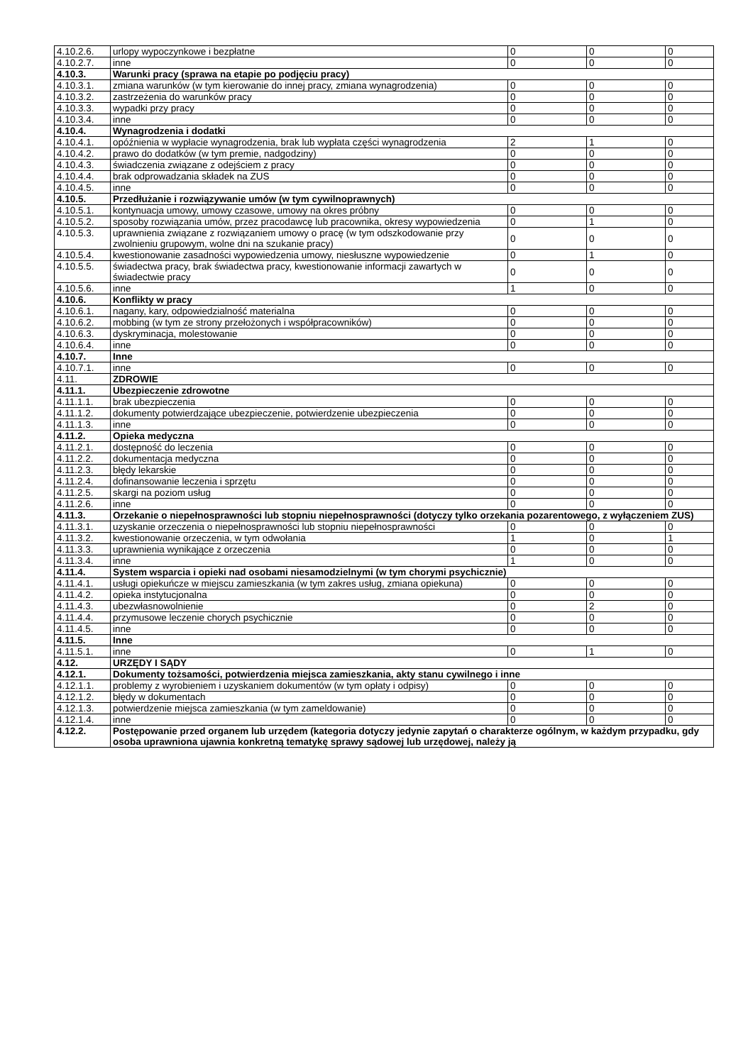| 4.10.2.6. | urlopy wypoczynkowe i bezpłatne | 0 | 0 | 0 |
| 4.10.2.7. | inne | 0 | 0 | 0 |
| 4.10.3. | Warunki pracy (sprawa na etapie po podjęciu pracy) | | | |
| 4.10.3.1. | zmiana warunków (w tym kierowanie do innej pracy, zmiana wynagrodzenia) | 0 | 0 | 0 |
| 4.10.3.2. | zastrzeżenia do warunków pracy | 0 | 0 | 0 |
| 4.10.3.3. | wypadki przy pracy | 0 | 0 | 0 |
| 4.10.3.4. | inne | 0 | 0 | 0 |
| 4.10.4. | Wynagrodzenia i dodatki | | | |
| 4.10.4.1. | opóźnienia w wypłacie wynagrodzenia, brak lub wypłata części wynagrodzenia | 2 | 1 | 0 |
| 4.10.4.2. | prawo do dodatków (w tym premie, nadgodziny) | 0 | 0 | 0 |
| 4.10.4.3. | świadczenia związane z odejściem z pracy | 0 | 0 | 0 |
| 4.10.4.4. | brak odprowadzania składek na ZUS | 0 | 0 | 0 |
| 4.10.4.5. | inne | 0 | 0 | 0 |
| 4.10.5. | Przedłużanie i rozwiązywanie umów (w tym cywilnoprawnych) | | | |
| 4.10.5.1. | kontynuacja umowy, umowy czasowe, umowy na okres próbny | 0 | 0 | 0 |
| 4.10.5.2. | sposoby rozwiązania umów, przez pracodawcę lub pracownika, okresy wypowiedzenia | 0 | 1 | 0 |
| 4.10.5.3. | uprawnienia związane z rozwiązaniem umowy o pracę (w tym odszkodowanie przy zwolnieniu grupowym, wolne dni na szukanie pracy) | 0 | 0 | 0 |
| 4.10.5.4. | kwestionowanie zasadności wypowiedzenia umowy, niesłuszne wypowiedzenie | 0 | 1 | 0 |
| 4.10.5.5. | świadectwa pracy, brak świadectwa pracy, kwestionowanie informacji zawartych w świadectwie pracy | 0 | 0 | 0 |
| 4.10.5.6. | inne | 1 | 0 | 0 |
| 4.10.6. | Konflikty w pracy | | | |
| 4.10.6.1. | nagany, kary, odpowiedzialność materialna | 0 | 0 | 0 |
| 4.10.6.2. | mobbing (w tym ze strony przełożonych i współpracowników) | 0 | 0 | 0 |
| 4.10.6.3. | dyskryminacja, molestowanie | 0 | 0 | 0 |
| 4.10.6.4. | inne | 0 | 0 | 0 |
| 4.10.7. | Inne | | | |
| 4.10.7.1. | inne | 0 | 0 | 0 |
| 4.11. | ZDROWIE | | | |
| 4.11.1. | Ubezpieczenie zdrowotne | | | |
| 4.11.1.1. | brak ubezpieczenia | 0 | 0 | 0 |
| 4.11.1.2. | dokumenty potwierdzające ubezpieczenie, potwierdzenie ubezpieczenia | 0 | 0 | 0 |
| 4.11.1.3. | inne | 0 | 0 | 0 |
| 4.11.2. | Opieka medyczna | | | |
| 4.11.2.1. | dostępność do leczenia | 0 | 0 | 0 |
| 4.11.2.2. | dokumentacja medyczna | 0 | 0 | 0 |
| 4.11.2.3. | błędy lekarskie | 0 | 0 | 0 |
| 4.11.2.4. | dofinansowanie leczenia i sprzętu | 0 | 0 | 0 |
| 4.11.2.5. | skargi na poziom usług | 0 | 0 | 0 |
| 4.11.2.6. | inne | 0 | 0 | 0 |
| 4.11.3. | Orzekanie o niepełnosprawności lub stopniu niepełnosprawności (dotyczy tylko orzekania pozarentowego, z wyłączeniem ZUS) | | | |
| 4.11.3.1. | uzyskanie orzeczenia o niepełnosprawności lub stopniu niepełnosprawności | 0 | 0 | 0 |
| 4.11.3.2. | kwestionowanie orzeczenia, w tym odwołania | 1 | 0 | 1 |
| 4.11.3.3. | uprawnienia wynikające z orzeczenia | 0 | 0 | 0 |
| 4.11.3.4. | inne | 1 | 0 | 0 |
| 4.11.4. | System wsparcia i opieki nad osobami niesamodzielnymi (w tym chorymi psychicznie) | | | |
| 4.11.4.1. | usługi opiekuńcze w miejscu zamieszkania (w tym zakres usług, zmiana opiekuna) | 0 | 0 | 0 |
| 4.11.4.2. | opieka instytucjonalna | 0 | 0 | 0 |
| 4.11.4.3. | ubezwłasnowolnienie | 0 | 2 | 0 |
| 4.11.4.4. | przymusowe leczenie chorych psychicznie | 0 | 0 | 0 |
| 4.11.4.5. | inne | 0 | 0 | 0 |
| 4.11.5. | Inne | | | |
| 4.11.5.1. | inne | 0 | 1 | 0 |
| 4.12. | URZĘDY I SĄDY | | | |
| 4.12.1. | Dokumenty tożsamości, potwierdzenia miejsca zamieszkania, akty stanu cywilnego i inne | | | |
| 4.12.1.1. | problemy z wyrobieniem i uzyskaniem dokumentów (w tym opłaty i odpisy) | 0 | 0 | 0 |
| 4.12.1.2. | błędy w dokumentach | 0 | 0 | 0 |
| 4.12.1.3. | potwierdzenie miejsca zamieszkania (w tym zameldowanie) | 0 | 0 | 0 |
| 4.12.1.4. | inne | 0 | 0 | 0 |
| 4.12.2. | Postępowanie przed organem lub urzędem (kategoria dotyczy jedynie zapytań o charakterze ogólnym, w każdym przypadku, gdy osoba uprawniona ujawnia konkretną tematykę sprawy sądowej lub urzędowej, należy ją | | | |